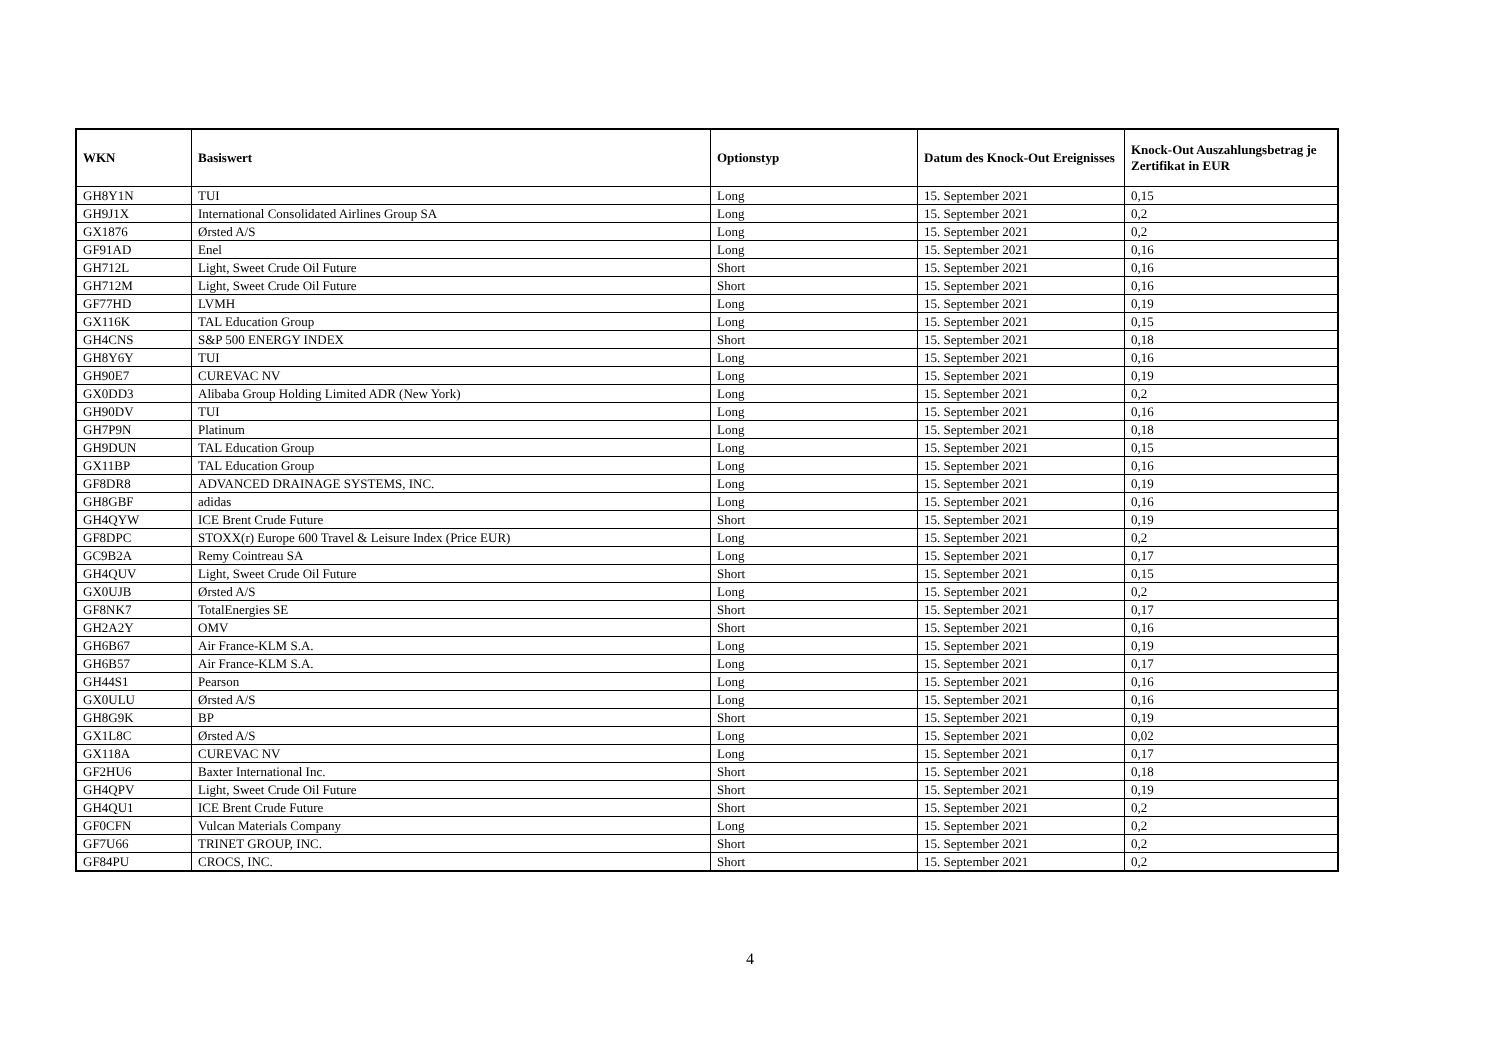| WKN | Basiswert | Optionstyp | Datum des Knock-Out Ereignisses | Knock-Out Auszahlungsbetrag je Zertifikat in EUR |
| --- | --- | --- | --- | --- |
| GH8Y1N | TUI | Long | 15. September 2021 | 0,15 |
| GH9J1X | International Consolidated Airlines Group SA | Long | 15. September 2021 | 0,2 |
| GX1876 | Ørsted A/S | Long | 15. September 2021 | 0,2 |
| GF91AD | Enel | Long | 15. September 2021 | 0,16 |
| GH712L | Light, Sweet Crude Oil Future | Short | 15. September 2021 | 0,16 |
| GH712M | Light, Sweet Crude Oil Future | Short | 15. September 2021 | 0,16 |
| GF77HD | LVMH | Long | 15. September 2021 | 0,19 |
| GX116K | TAL Education Group | Long | 15. September 2021 | 0,15 |
| GH4CNS | S&P 500 ENERGY INDEX | Short | 15. September 2021 | 0,18 |
| GH8Y6Y | TUI | Long | 15. September 2021 | 0,16 |
| GH90E7 | CUREVAC NV | Long | 15. September 2021 | 0,19 |
| GX0DD3 | Alibaba Group Holding Limited ADR (New York) | Long | 15. September 2021 | 0,2 |
| GH90DV | TUI | Long | 15. September 2021 | 0,16 |
| GH7P9N | Platinum | Long | 15. September 2021 | 0,18 |
| GH9DUN | TAL Education Group | Long | 15. September 2021 | 0,15 |
| GX11BP | TAL Education Group | Long | 15. September 2021 | 0,16 |
| GF8DR8 | ADVANCED DRAINAGE SYSTEMS, INC. | Long | 15. September 2021 | 0,19 |
| GH8GBF | adidas | Long | 15. September 2021 | 0,16 |
| GH4QYW | ICE Brent Crude Future | Short | 15. September 2021 | 0,19 |
| GF8DPC | STOXX(r) Europe 600 Travel & Leisure Index (Price EUR) | Long | 15. September 2021 | 0,2 |
| GC9B2A | Remy Cointreau SA | Long | 15. September 2021 | 0,17 |
| GH4QUV | Light, Sweet Crude Oil Future | Short | 15. September 2021 | 0,15 |
| GX0UJB | Ørsted A/S | Long | 15. September 2021 | 0,2 |
| GF8NK7 | TotalEnergies SE | Short | 15. September 2021 | 0,17 |
| GH2A2Y | OMV | Short | 15. September 2021 | 0,16 |
| GH6B67 | Air France-KLM S.A. | Long | 15. September 2021 | 0,19 |
| GH6B57 | Air France-KLM S.A. | Long | 15. September 2021 | 0,17 |
| GH44S1 | Pearson | Long | 15. September 2021 | 0,16 |
| GX0ULU | Ørsted A/S | Long | 15. September 2021 | 0,16 |
| GH8G9K | BP | Short | 15. September 2021 | 0,19 |
| GX1L8C | Ørsted A/S | Long | 15. September 2021 | 0,02 |
| GX118A | CUREVAC NV | Long | 15. September 2021 | 0,17 |
| GF2HU6 | Baxter International Inc. | Short | 15. September 2021 | 0,18 |
| GH4QPV | Light, Sweet Crude Oil Future | Short | 15. September 2021 | 0,19 |
| GH4QU1 | ICE Brent Crude Future | Short | 15. September 2021 | 0,2 |
| GF0CFN | Vulcan Materials Company | Long | 15. September 2021 | 0,2 |
| GF7U66 | TRINET GROUP, INC. | Short | 15. September 2021 | 0,2 |
| GF84PU | CROCS, INC. | Short | 15. September 2021 | 0,2 |
4